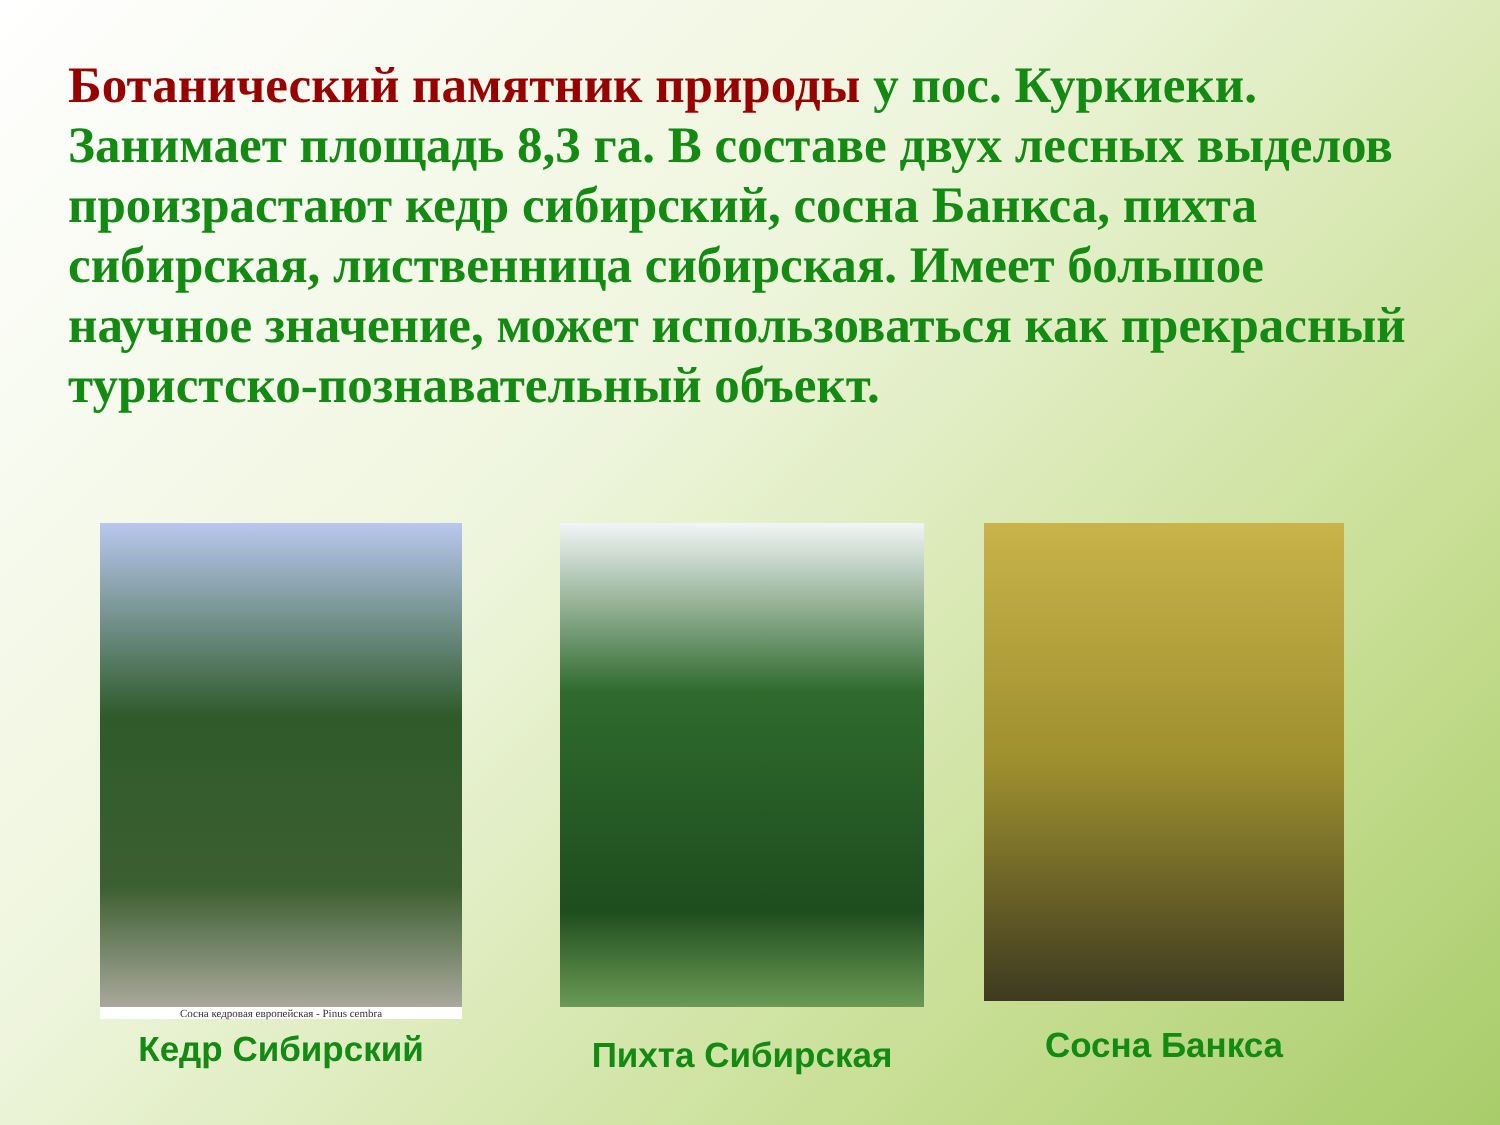Ботанический памятник природы у пос. Куркиеки. Занимает площадь 8,3 га. В составе двух лесных выделов произрастают кедр сибирский, сосна Банкса, пихта сибирская, лиственница сибирская. Имеет большое научное значение, может использоваться как прекрасный туристско-познавательный объект.
Сосна кедровая европейская - Pinus cembra
Кедр Сибирский
Пихта Сибирская
Сосна Банкса